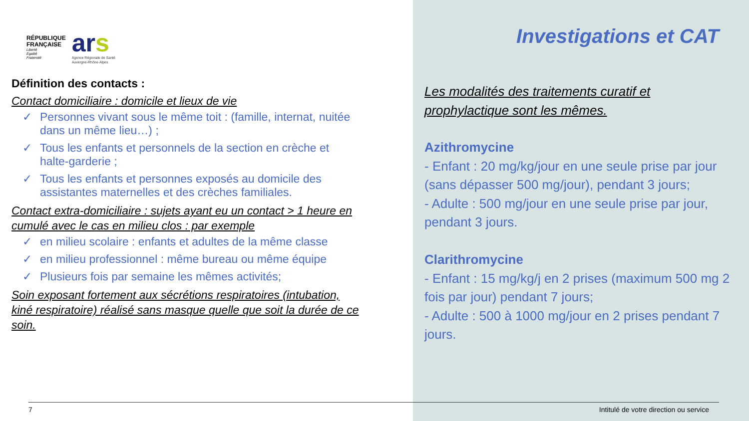RÉPUBLIQUE
FRANÇAISE
Liberté
Égalité
Fraternité
ars
Agence Régionale de Santé
Auvergne-Rhône-Alpes
Définition des contacts :
Contact domiciliaire : domicile et lieux de vie
✓ Personnes vivant sous le même toit : (famille, internat, nuitée dans un même lieu…) ;
✓ Tous les enfants et personnels de la section en crèche et halte-garderie ;
✓ Tous les enfants et personnes exposés au domicile des assistantes maternelles et des crèches familiales.
Contact extra-domiciliaire : sujets ayant eu un contact > 1 heure en cumulé avec le cas en milieu clos : par exemple
✓ en milieu scolaire : enfants et adultes de la même classe
✓ en milieu professionnel : même bureau ou même équipe
✓ Plusieurs fois par semaine les mêmes activités;
Soin exposant fortement aux sécrétions respiratoires (intubation, kiné respiratoire) réalisé sans masque quelle que soit la durée de ce soin.
Investigations et CAT
Les modalités des traitements curatif et prophylactique sont les mêmes.
Azithromycine
- Enfant : 20 mg/kg/jour en une seule prise par jour (sans dépasser 500 mg/jour), pendant 3 jours;
- Adulte : 500 mg/jour en une seule prise par jour, pendant 3 jours.
Clarithromycine
- Enfant : 15 mg/kg/j en 2 prises (maximum 500 mg 2 fois par jour) pendant 7 jours;
- Adulte : 500 à 1000 mg/jour en 2 prises pendant 7 jours.
7 Intitulé de votre direction ou service